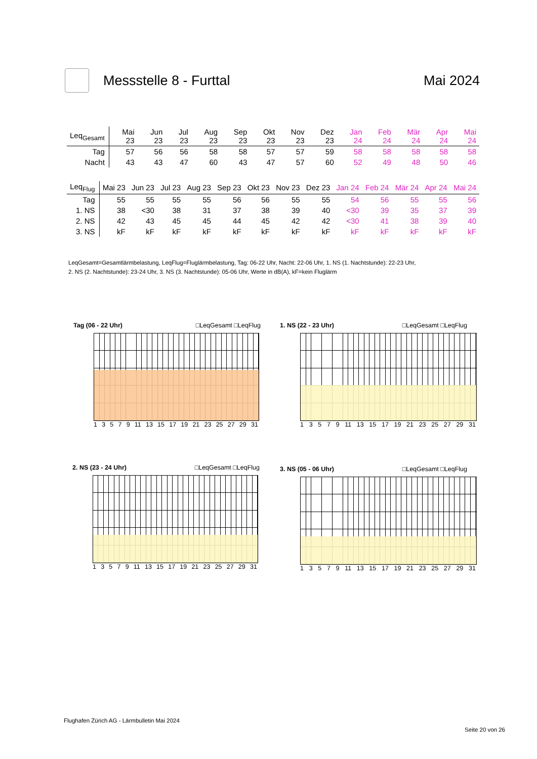Messstelle 8 - Furttal Mai 2024
| Leq<sub>Gesamt</sub> | Mai 23 | Jun 23 | Jul 23 | Aug 23 | Sep 23 | Okt 23 | Nov 23 | Dez 23 | Jan 24 | Feb 24 | Mär 24 | Apr 24 | Mai 24 |
| --- | --- | --- | --- | --- | --- | --- | --- | --- | --- | --- | --- | --- | --- |
| Tag | 57 | 56 | 56 | 58 | 58 | 57 | 57 | 59 | 58 | 58 | 58 | 58 | 58 |
| Nacht | 43 | 43 | 47 | 60 | 43 | 47 | 57 | 60 | 52 | 49 | 48 | 50 | 46 |
| Leq<sub>Flug</sub> | Mai 23 | Jun 23 | Jul 23 | Aug 23 | Sep 23 | Okt 23 | Nov 23 | Dez 23 | Jan 24 | Feb 24 | Mär 24 | Apr 24 | Mai 24 |
| --- | --- | --- | --- | --- | --- | --- | --- | --- | --- | --- | --- | --- | --- |
| Tag | 55 | 55 | 55 | 55 | 56 | 56 | 55 | 55 | 54 | 56 | 55 | 55 | 56 |
| 1. NS | 38 | <30 | 38 | 31 | 37 | 38 | 39 | 40 | <30 | 39 | 35 | 37 | 39 |
| 2. NS | 42 | 43 | 45 | 45 | 44 | 45 | 42 | 42 | <30 | 41 | 38 | 39 | 40 |
| 3. NS | kF | kF | kF | kF | kF | kF | kF | kF | kF | kF | kF | kF | kF |
LeqGesamt=Gesamtlärmbelastung, LeqFlug=Fluglärmbelastung, Tag: 06-22 Uhr, Nacht: 22-06 Uhr, 1. NS (1. Nachtstunde): 22-23 Uhr,
2. NS (2. Nachtstunde): 23-24 Uhr, 3. NS (3. Nachtstunde): 05-06 Uhr, Werte in dB(A), kF=kein Fluglärm
Tag (06 - 22 Uhr) □LeqGesamt □LeqFlug
13579 11 13 15 17 19 21 23 25 27 29 31
1. NS (22 - 23 Uhr) □LeqGesamt □LeqFlug
13579 11 13 15 17 19 21 23 25 27 29 31
2. NS (23 - 24 Uhr) □LeqGesamt □LeqFlug
13579 11 13 15 17 19 21 23 25 27 29 31
3. NS (05 - 06 Uhr) □LeqGesamt □LeqFlug
13579 11 13 15 17 19 21 23 25 27 29 31
Flughafen Zürich AG - Lärmbulletin Mai 2024
Seite 20 von 26